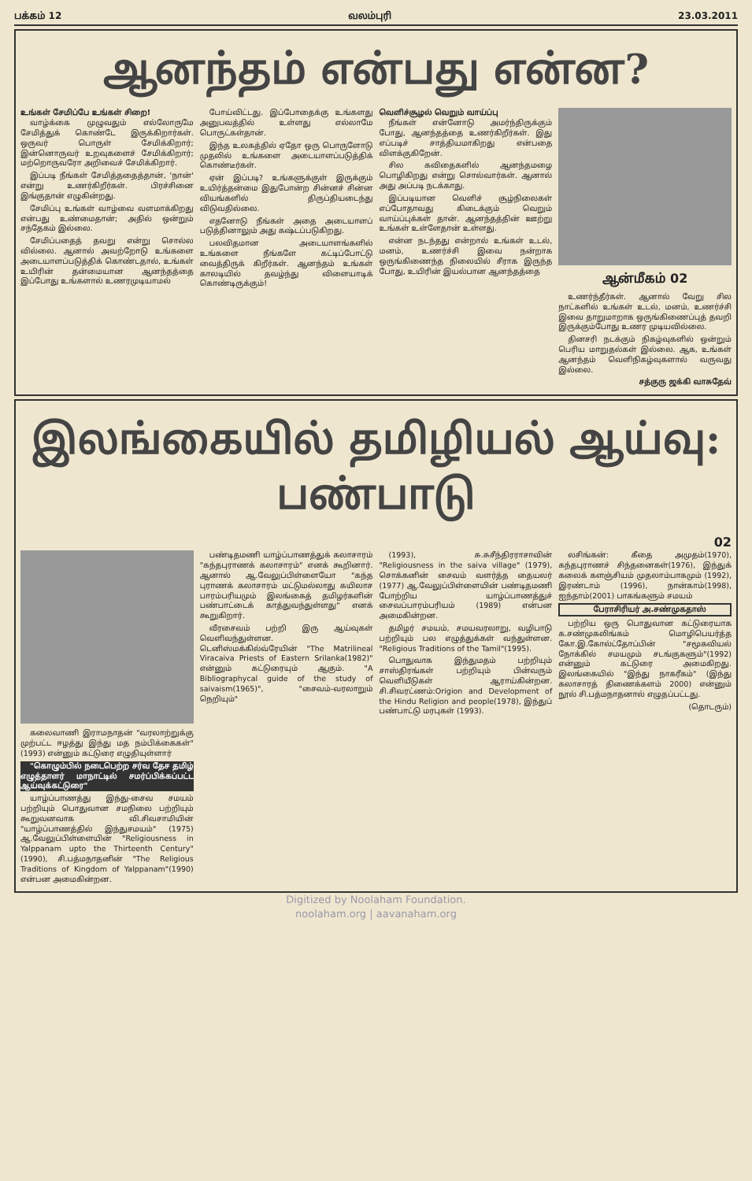பக்கம் 12 வலம்புரி 23.03.2011
ஆனந்தம் என்பது என்ன?
உங்கள் சேமிப்பே உங்கள் சிறை!
வாழ்க்கை முழுவதும் எல்லோருமே சேமித்துக் கொண்டே இருக்கிறார்கள். ஒருவர் பொருள் சேமிக்கிறார்; இன்னொருவர் உறவுகளைச் சேமிக்கிறார்; மற்றொருவரோ அறிவைச் சேமிக்கிறார்.
இப்படி நீங்கள் சேமித்ததைத்தான், 'நான்' என்று உணர்கிறீர்கள். பிரச்சினை இங்குதான் எழுகின்றது.
சேமிப்பு உங்கள் வாழ்வை வளமாக்கிறது என்பது உண்மைதான்; அதில் ஒன்றும் சந்தேகம் இல்லை.
சேமிப்பதைத் தவறு என்று சொல்ல வில்லை. ஆனால் அவற்றோடு உங்களை அடையாளப்படுத்திக் கொண்டதால், உங்கள் உயிரின் தன்மையான ஆனந்தத்தை இப்போது உங்களால் உணரமுடியாமல்
போய்விட்டது. இப்போதைக்கு உங்களது அனுபவத்தில் உள்ளது எல்லாமே பொருட்கள்தான்.
இந்த உலகத்தில் ஏதோ ஒரு பொருளோடு முதலில் உங்களை அடையாளப்படுத்திக் கொண்டீர்கள்.
ஏன் இப்படி? உங்களுக்குள் இருக்கும் உயிர்த்தன்மை இதுபோன்ற சின்னச் சின்ன வியங்களில் திருப்தியடைந்து விடுவதில்லை.
எதனோடு நீங்கள் அதை அடையாளப் படுத்தினாலும் அது கஷ்டப்படுகிறது.
பலவிதமான அடையாளங்களில் உங்களை நீங்களே கட்டிப்போட்டு வைத்திருக் கிறீர்கள். ஆனந்தம் உங்கள் காலடியில் தவழ்ந்து விளையாடிக் கொண்டிருக்கும்!
வெளிச்சூழல் வெறும் வாய்ப்பு
நீங்கள் என்னோடு அமர்ந்திருக்கும் போது, ஆனந்தத்தை உணர்கிறீர்கள். இது எப்படிச் சாத்தியமாகிறது என்பதை விளக்குகிறேன்.
சில கவிதைகளில் ஆனந்தமழை பொழிகிறது என்று சொல்வார்கள். ஆனால் அது அப்படி நடக்காது.
இப்படியான வெளிச் சூழ்நிலைகள் எப்போதாவது கிடைக்கும் வெறும் வாய்ப்புக்கள் தான். ஆனந்தத்தின் ஊற்று உங்கள் உள்ளேதான் உள்ளது.
என்ன நடந்தது என்றால் உங்கள் உடல், மனம், உணர்ச்சி இவை நன்றாக ஒருங்கிணைந்த நிலையில் சீராக இருந்த போது, உயிரின் இயல்பான ஆனந்தத்தை
ஆன்மீகம் 02
உணர்ந்தீர்கள். ஆனால் வேறு சில நாட்களில் உங்கள் உடல், மனம், உணர்ச்சி இவை தாறுமாறாக ஒருங்கிணைப்புத் தவறி இருக்கும்போது உணர முடியவில்லை.
தினசரி நடக்கும் நிகழ்வுகளில் ஒன்றும் பெரிய மாறுதல்கள் இல்லை. ஆக, உங்கள் ஆனந்தம் வெளிநிகழ்வுகளால் வருவது இல்லை.
சத்குரு ஜக்கி வாசுதேவ்
இலங்கையில் தமிழியல் ஆய்வு: பண்பாடு
02
கலைவாணி இராமநாதன் "வரலாற்றுக்கு முற்பட்ட ஈழத்து இந்து மத நம்பிக்கைகள்" (1993) என்னும் கட்டுரை எழுதியுள்ளார்
"கொழும்பில் நடைபெற்ற சர்வ தேச தமிழ் எழுத்தாளர் மாநாட்டில் சமர்ப்பிக்கப்பட்ட ஆய்வுக்கட்டுரை"
யாழ்ப்பாணத்து இந்து-சைவ சமயம் பற்றியும் பொதுவான சமநிலை பற்றியும் கூறுவனவாக வி.சிவசாமியின் "யாழ்ப்பாணத்தில் இந்துசமயம்" (1975) ஆ.வேலுப்பிள்ளையின் "Religiousness in Yalppanam upto the Thirteenth Century"(1990), சி.பத்மநாதனின் "The Religious Traditions of Kingdom of Yalppanam"(1990) என்பன அமைகின்றன.
பண்டிதமணி யாழ்ப்பாணத்துக் கலாசாரம் "கந்தபுராணக் கலாசாரம்" எனக் கூறினார். ஆனால் ஆ.வேலுப்பிள்ளையோ "கந்த புராணக் கலாசாரம் மட்டுமல்லாது கயிலாச பாரம்பரியமும் இலங்கைத் தமிழர்களின் பண்பாட்டைக் காத்துவந்துள்ளது" எனக் கூறுகிறார்.
வீரசைவம் பற்றி இரு ஆய்வுகள் வெளிவந்துள்ளன. டெனிஸ்மக்கில்வ்ரேயின் "The Matrilineal Viracaiva Priests of Eastern Srilanka(1982)" என்னும் கட்டுரையும் ஆகும். "A Bibliographycal guide of the study of saivaism(1965)", "சைவம்-வரலாறும் நெறியும்"
(1993), சு.சுசீந்திரராசாவின் "Religiousness in the saiva village" (1979), சொக்கனின் சைவம் வளர்த்த தையலர் (1977) ஆ.வேலுப்பிள்ளையின் பண்டிதமணி போற்றிய யாழ்ப்பாணத்துச் சைவப்பாரம்பரியம் (1989) என்பன அமைகின்றன.
தமிழர் சமயம், சமயவரலாறு, வழிபாடு பற்றியும் பல எழுத்துக்கள் வந்துள்ளன. "Religious Traditions of the Tamil"(1995).
பொதுவாக இந்துமதம் பற்றியும் சாஸ்திரங்கள் பற்றியும் பின்வரும் வெளியீடுகள் ஆராய்கின்றன. சி.சிவரட்ணம்:Origion and Development of the Hindu Religion and people(1978), இந்துப் பண்பாட்டு மரபுகள் (1993).
லசிங்கன்: கீதை அமுதம்(1970), கந்தபுராணச் சிந்தனைகள்(1976), இந்துக் கலைக் களஞ்சியம் முதலாம்பாகமும் (1992), இரண்டாம் (1996), நான்காம்(1998), ஐந்தாம்(2001) பாகங்களும் சமயம்
பேராசிரியர் அ.சண்முகதாஸ்
பற்றிய ஒரு பொதுவான கட்டுரையாக க.சண்முகலிங்கம் மொழிபெயர்த்த கோ.இ.கோல்ட்தோப்பின் "சமூகவியல் நோக்கில் சமயமும் சடங்குகளும்"(1992) என்னும் கட்டுரை அமைகிறது. இலங்கையில் "இந்து நாகரீகம்" (இந்து கலாசாரத் திணைக்களம் 2000) என்னும் நூல் சி.பத்மநாதனால் எழுதப்பட்டது.
(தொடரும்)
Digitized by Noolaham Foundation.
noolaham.org | aavanaham.org